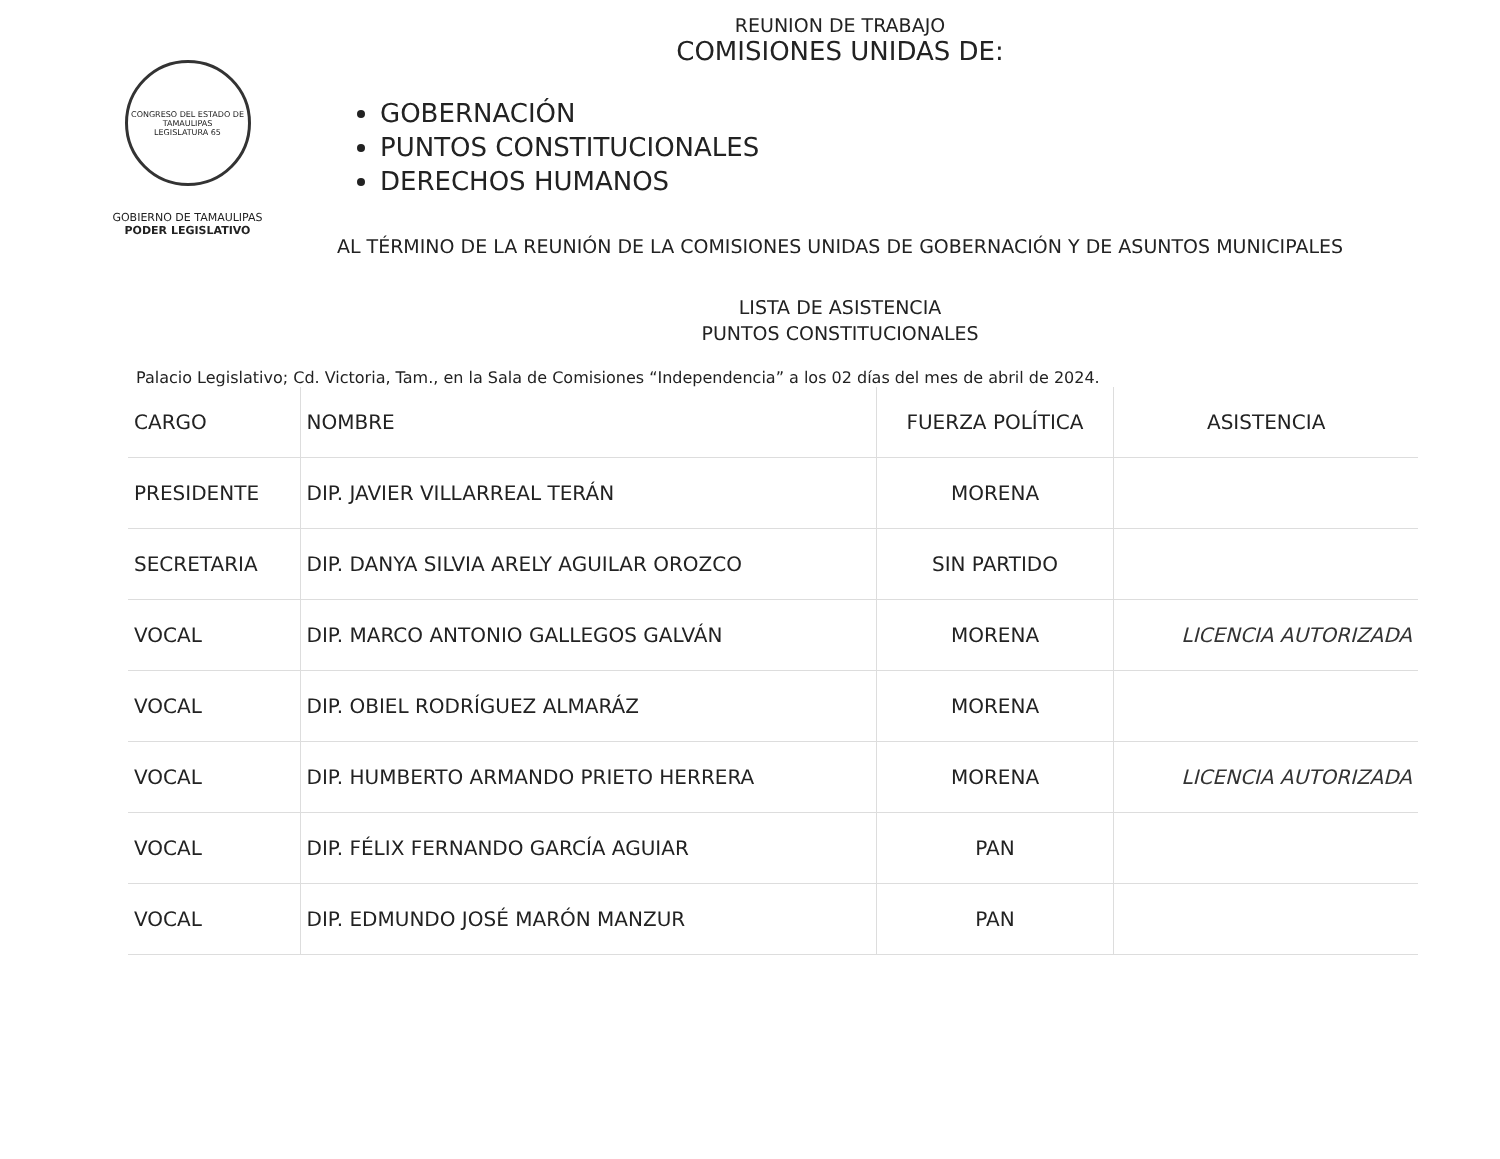CONGRESO DEL ESTADO DE TAMAULIPAS
LEGISLATURA 65
GOBIERNO DE TAMAULIPAS
PODER LEGISLATIVO
REUNION DE TRABAJO
COMISIONES UNIDAS DE:
GOBERNACIÓN
PUNTOS CONSTITUCIONALES
DERECHOS HUMANOS
AL TÉRMINO DE LA REUNIÓN DE LA COMISIONES UNIDAS DE GOBERNACIÓN Y DE ASUNTOS MUNICIPALES
LISTA DE ASISTENCIA
PUNTOS CONSTITUCIONALES
Palacio Legislativo; Cd. Victoria, Tam., en la Sala de Comisiones “Independencia” a los 02 días del mes de abril de 2024.
| CARGO | NOMBRE | FUERZA POLÍTICA | ASISTENCIA |
| --- | --- | --- | --- |
| PRESIDENTE | DIP. JAVIER VILLARREAL TERÁN | MORENA | |
| SECRETARIA | DIP. DANYA SILVIA ARELY AGUILAR OROZCO | SIN PARTIDO | |
| VOCAL | DIP. MARCO ANTONIO GALLEGOS GALVÁN | MORENA | LICENCIA AUTORIZADA |
| VOCAL | DIP. OBIEL RODRÍGUEZ ALMARÁZ | MORENA | |
| VOCAL | DIP. HUMBERTO ARMANDO PRIETO HERRERA | MORENA | LICENCIA AUTORIZADA |
| VOCAL | DIP. FÉLIX FERNANDO GARCÍA AGUIAR | PAN | |
| VOCAL | DIP. EDMUNDO JOSÉ MARÓN MANZUR | PAN | |